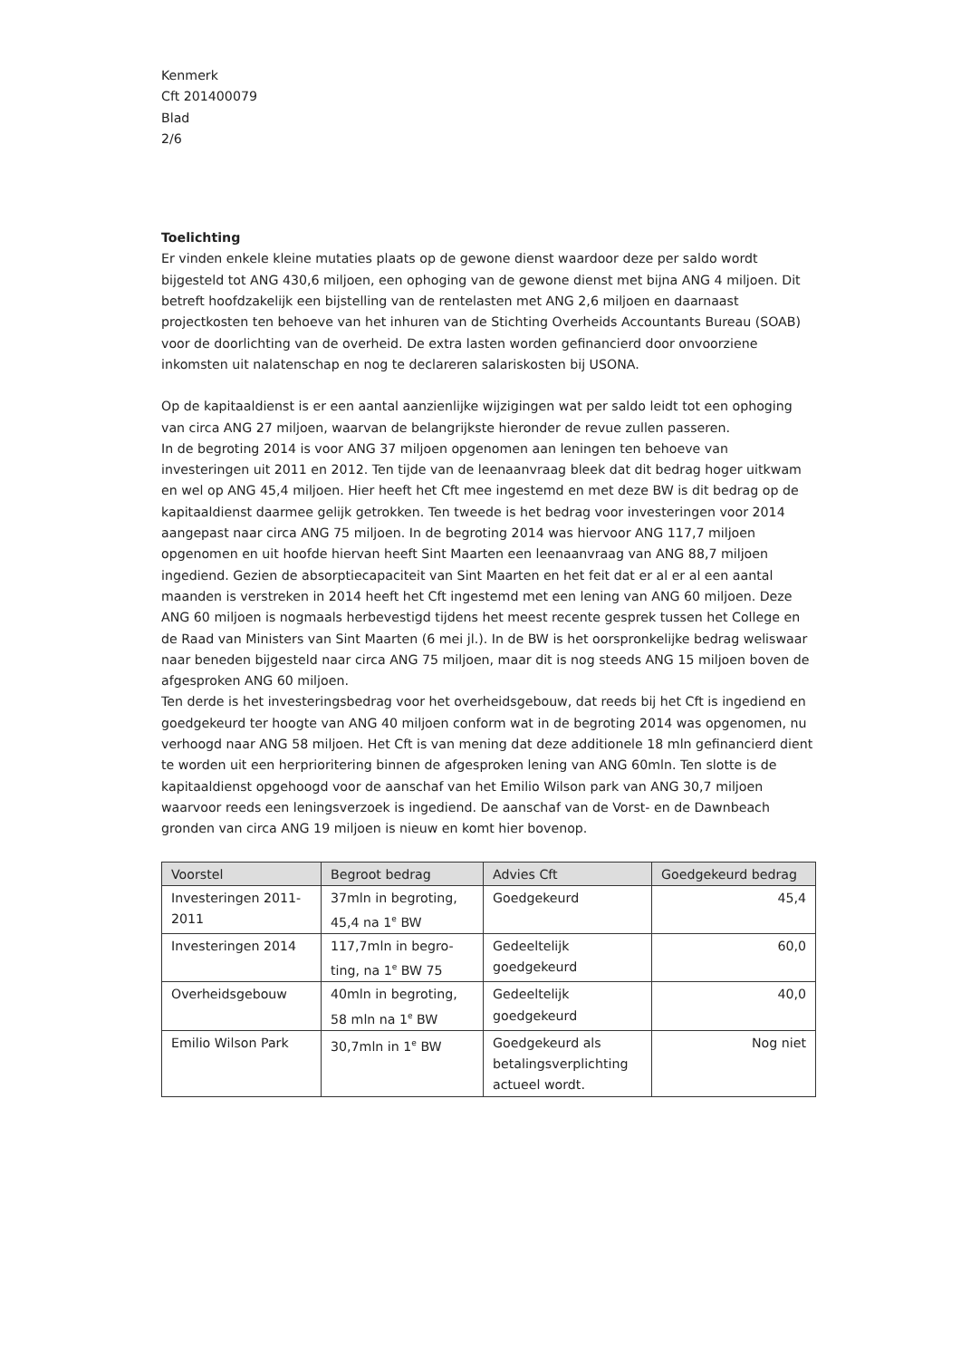Kenmerk
Cft 201400079
Blad
2/6
Toelichting
Er vinden enkele kleine mutaties plaats op de gewone dienst waardoor deze per saldo wordt bijgesteld tot ANG 430,6 miljoen, een ophoging van de gewone dienst met bijna ANG 4 miljoen. Dit betreft hoofdzakelijk een bijstelling van de rentelasten met ANG 2,6 miljoen en daarnaast projectkosten ten behoeve van het inhuren van de Stichting Overheids Accountants Bureau (SOAB) voor de doorlichting van de overheid. De extra lasten worden gefinancierd door onvoorziene inkomsten uit nalatenschap en nog te declareren salariskosten bij USONA.
Op de kapitaaldienst is er een aantal aanzienlijke wijzigingen wat per saldo leidt tot een ophoging van circa ANG 27 miljoen, waarvan de belangrijkste hieronder de revue zullen passeren.
In de begroting 2014 is voor ANG 37 miljoen opgenomen aan leningen ten behoeve van investeringen uit 2011 en 2012. Ten tijde van de leenaanvraag bleek dat dit bedrag hoger uitkwam en wel op ANG 45,4 miljoen. Hier heeft het Cft mee ingestemd en met deze BW is dit bedrag op de kapitaaldienst daarmee gelijk getrokken. Ten tweede is het bedrag voor investeringen voor 2014 aangepast naar circa ANG 75 miljoen. In de begroting 2014 was hiervoor ANG 117,7 miljoen opgenomen en uit hoofde hiervan heeft Sint Maarten een leenaanvraag van ANG 88,7 miljoen ingediend. Gezien de absorptiecapaciteit van Sint Maarten en het feit dat er al er al een aantal maanden is verstreken in 2014 heeft het Cft ingestemd met een lening van ANG 60 miljoen. Deze ANG 60 miljoen is nogmaals herbevestigd tijdens het meest recente gesprek tussen het College en de Raad van Ministers van Sint Maarten (6 mei jl.). In de BW is het oorspronkelijke bedrag weliswaar naar beneden bijgesteld naar circa ANG 75 miljoen, maar dit is nog steeds ANG 15 miljoen boven de afgesproken ANG 60 miljoen.
Ten derde is het investeringsbedrag voor het overheidsgebouw, dat reeds bij het Cft is ingediend en goedgekeurd ter hoogte van ANG 40 miljoen conform wat in de begroting 2014 was opgenomen, nu verhoogd naar ANG 58 miljoen. Het Cft is van mening dat deze additionele 18 mln gefinancierd dient te worden uit een herprioritering binnen de afgesproken lening van ANG 60mln. Ten slotte is de kapitaaldienst opgehoogd voor de aanschaf van het Emilio Wilson park van ANG 30,7 miljoen waarvoor reeds een leningsverzoek is ingediend. De aanschaf van de Vorst- en de Dawnbeach gronden van circa ANG 19 miljoen is nieuw en komt hier bovenop.
| Voorstel | Begroot bedrag | Advies Cft | Goedgekeurd bedrag |
| --- | --- | --- | --- |
| Investeringen 2011-2011 | 37mln in begroting, 45,4 na 1<sup>e</sup> BW | Goedgekeurd | 45,4 |
| Investeringen 2014 | 117,7mln in begro-ting, na 1<sup>e</sup> BW 75 | Gedeeltelijk goedgekeurd | 60,0 |
| Overheidsgebouw | 40mln in begroting, 58 mln na 1<sup>e</sup> BW | Gedeeltelijk goedgekeurd | 40,0 |
| Emilio Wilson Park | 30,7mln in 1<sup>e</sup> BW | Goedgekeurd als betalingsverplichting actueel wordt. | Nog niet |